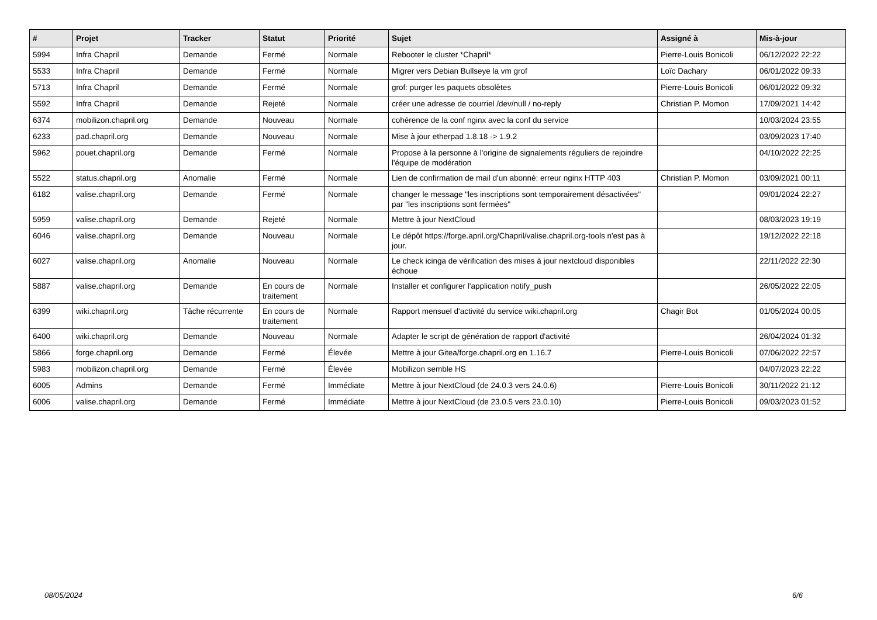| # | Projet | Tracker | Statut | Priorité | Sujet | Assigné à | Mis-à-jour |
| --- | --- | --- | --- | --- | --- | --- | --- |
| 5994 | Infra Chapril | Demande | Fermé | Normale | Rebooter le cluster *Chapril* | Pierre-Louis Bonicoli | 06/12/2022 22:22 |
| 5533 | Infra Chapril | Demande | Fermé | Normale | Migrer vers Debian Bullseye la vm grof | Loïc Dachary | 06/01/2022 09:33 |
| 5713 | Infra Chapril | Demande | Fermé | Normale | grof: purger les paquets obsolètes | Pierre-Louis Bonicoli | 06/01/2022 09:32 |
| 5592 | Infra Chapril | Demande | Rejeté | Normale | créer une adresse de courriel /dev/null / no-reply | Christian P. Momon | 17/09/2021 14:42 |
| 6374 | mobilizon.chapril.org | Demande | Nouveau | Normale | cohérence de la conf nginx avec la conf du service | | 10/03/2024 23:55 |
| 6233 | pad.chapril.org | Demande | Nouveau | Normale | Mise à jour etherpad 1.8.18 -> 1.9.2 | | 03/09/2023 17:40 |
| 5962 | pouet.chapril.org | Demande | Fermé | Normale | Propose à la personne à l'origine de signalements réguliers de rejoindre l'équipe de modération | | 04/10/2022 22:25 |
| 5522 | status.chapril.org | Anomalie | Fermé | Normale | Lien de confirmation de mail d'un abonné: erreur nginx HTTP 403 | Christian P. Momon | 03/09/2021 00:11 |
| 6182 | valise.chapril.org | Demande | Fermé | Normale | changer le message "les inscriptions sont temporairement désactivées" par "les inscriptions sont fermées" | | 09/01/2024 22:27 |
| 5959 | valise.chapril.org | Demande | Rejeté | Normale | Mettre à jour NextCloud | | 08/03/2023 19:19 |
| 6046 | valise.chapril.org | Demande | Nouveau | Normale | Le dépôt https://forge.april.org/Chapril/valise.chapril.org-tools n'est pas à jour. | | 19/12/2022 22:18 |
| 6027 | valise.chapril.org | Anomalie | Nouveau | Normale | Le check icinga de vérification des mises à jour nextcloud disponibles échoue | | 22/11/2022 22:30 |
| 5887 | valise.chapril.org | Demande | En cours de traitement | Normale | Installer et configurer l'application notify_push | | 26/05/2022 22:05 |
| 6399 | wiki.chapril.org | Tâche récurrente | En cours de traitement | Normale | Rapport mensuel d'activité du service wiki.chapril.org | Chagir Bot | 01/05/2024 00:05 |
| 6400 | wiki.chapril.org | Demande | Nouveau | Normale | Adapter le script de génération de rapport d'activité | | 26/04/2024 01:32 |
| 5866 | forge.chapril.org | Demande | Fermé | Élevée | Mettre à jour Gitea/forge.chapril.org en 1.16.7 | Pierre-Louis Bonicoli | 07/06/2022 22:57 |
| 5983 | mobilizon.chapril.org | Demande | Fermé | Élevée | Mobilizon semble HS | | 04/07/2023 22:22 |
| 6005 | Admins | Demande | Fermé | Immédiate | Mettre à jour NextCloud (de 24.0.3 vers 24.0.6) | Pierre-Louis Bonicoli | 30/11/2022 21:12 |
| 6006 | valise.chapril.org | Demande | Fermé | Immédiate | Mettre à jour NextCloud (de 23.0.5 vers 23.0.10) | Pierre-Louis Bonicoli | 09/03/2023 01:52 |
08/05/2024 6/6